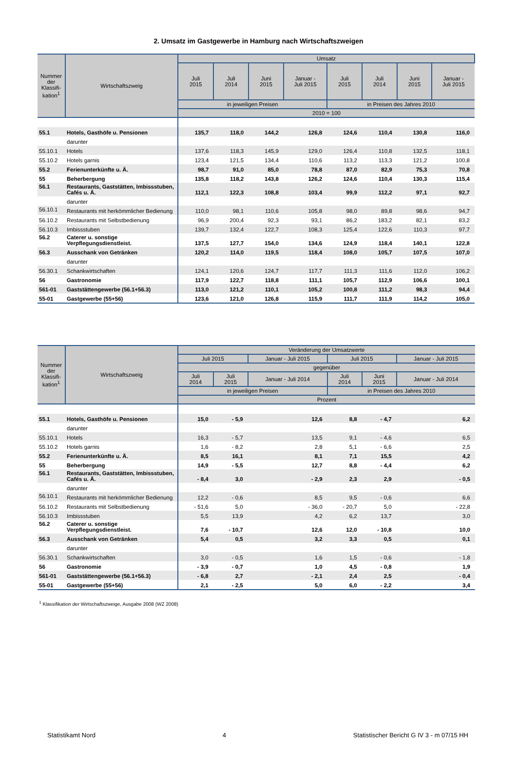2. Umsatz im Gastgewerbe in Hamburg nach Wirtschaftszweigen
| Nummer der Klassifi-kation<sup>1</sup> | Wirtschaftszweig | Umsatz | | | | | | | |
| --- | --- | --- | --- | --- | --- | --- | --- | --- | --- |
| | | Juli 2015 | Juli 2014 | Juni 2015 | Januar - Juli 2015 | Juli 2015 | Juli 2014 | Juni 2015 | Januar - Juli 2015 |
| | | in jeweiligen Preisen | | | | in Preisen des Jahres 2010 | | | |
| | | 2010 = 100 | | | | | | | |
| 55.1 | Hotels, Gasthöfe u. Pensionen | 135,7 | 118,0 | 144,2 | 126,8 | 124,6 | 110,4 | 130,8 | 116,0 |
| | darunter | | | | | | | | |
| 55.10.1 | Hotels | 137,6 | 118,3 | 145,9 | 129,0 | 126,4 | 110,8 | 132,5 | 118,1 |
| 55.10.2 | Hotels garnis | 123,4 | 121,5 | 134,4 | 110,6 | 113,2 | 113,3 | 121,2 | 100,8 |
| 55.2 | Ferienunterkünfte u. Ä. | 98,7 | 91,0 | 85,0 | 78,8 | 87,0 | 82,9 | 75,3 | 70,8 |
| 55 | Beherbergung | 135,8 | 118,2 | 143,8 | 126,2 | 124,6 | 110,4 | 130,3 | 115,4 |
| 56.1 | Restaurants, Gaststätten, Imbissstuben, Cafés u. Ä. | 112,1 | 122,3 | 108,8 | 103,4 | 99,9 | 112,2 | 97,1 | 92,7 |
| | darunter | | | | | | | | |
| 56.10.1 | Restaurants mit herkömmlicher Bedienung | 110,0 | 98,1 | 110,6 | 105,8 | 98,0 | 89,8 | 98,6 | 94,7 |
| 56.10.2 | Restaurants mit Selbstbedienung | 96,9 | 200,4 | 92,3 | 93,1 | 86,2 | 183,2 | 82,1 | 83,2 |
| 56.10.3 | Imbissstuben | 139,7 | 132,4 | 122,7 | 108,3 | 125,4 | 122,6 | 110,3 | 97,7 |
| 56.2 | Caterer u. sonstige Verpflegungsdienstleist. | 137,5 | 127,7 | 154,0 | 134,6 | 124,9 | 118,4 | 140,1 | 122,8 |
| 56.3 | Ausschank von Getränken | 120,2 | 114,0 | 119,5 | 118,4 | 108,0 | 105,7 | 107,5 | 107,0 |
| | darunter | | | | | | | | |
| 56.30.1 | Schankwirtschaften | 124,1 | 120,6 | 124,7 | 117,7 | 111,3 | 111,6 | 112,0 | 106,2 |
| 56 | Gastronomie | 117,9 | 122,7 | 118,8 | 111,1 | 105,7 | 112,9 | 106,6 | 100,1 |
| 561-01 | Gaststättengewerbe (56.1+56.3) | 113,0 | 121,2 | 110,1 | 105,2 | 100,8 | 111,2 | 98,3 | 94,4 |
| 55-01 | Gastgewerbe (55+56) | 123,6 | 121,0 | 126,8 | 115,9 | 111,7 | 111,9 | 114,2 | 105,0 |
| Nummer der Klassifi-kation<sup>1</sup> | Wirtschaftszweig | Veränderung der Umsatzwerte | | | | | |
| --- | --- | --- | --- | --- | --- | --- | --- |
| | | Juli 2015 | | Januar - Juli 2015 | Juli 2015 | | Januar - Juli 2015 |
| | | gegenüber | | | | | |
| | | Juli 2014 | Juli 2015 | Januar - Juli 2014 | Juli 2014 | Juni 2015 | Januar - Juli 2014 |
| | | in jeweiligen Preisen | | | in Preisen des Jahres 2010 | | |
| | | Prozent | | | | | |
| 55.1 | Hotels, Gasthöfe u. Pensionen | 15,0 | - 5,9 | 12,6 | 8,8 | - 4,7 | 6,2 |
| | darunter | | | | | | |
| 55.10.1 | Hotels | 16,3 | - 5,7 | 13,5 | 9,1 | - 4,6 | 6,5 |
| 55.10.2 | Hotels garnis | 1,6 | - 8,2 | 2,8 | 5,1 | - 6,6 | 2,5 |
| 55.2 | Ferienunterkünfte u. Ä. | 8,5 | 16,1 | 8,1 | 7,1 | 15,5 | 4,2 |
| 55 | Beherbergung | 14,9 | - 5,5 | 12,7 | 8,8 | - 4,4 | 6,2 |
| 56.1 | Restaurants, Gaststätten, Imbissstuben, Cafés u. Ä. | - 8,4 | 3,0 | - 2,9 | 2,3 | 2,9 | - 0,5 |
| | darunter | | | | | | |
| 56.10.1 | Restaurants mit herkömmlicher Bedienung | 12,2 | - 0,6 | 8,5 | 9,5 | - 0,6 | 6,6 |
| 56.10.2 | Restaurants mit Selbstbedienung | - 51,6 | 5,0 | - 36,0 | - 20,7 | 5,0 | - 22,8 |
| 56.10.3 | Imbissstuben | 5,5 | 13,9 | 4,2 | 6,2 | 13,7 | 3,0 |
| 56.2 | Caterer u. sonstige Verpflegungsdienstleist. | 7,6 | - 10,7 | 12,6 | 12,0 | - 10,8 | 10,0 |
| 56.3 | Ausschank von Getränken | 5,4 | 0,5 | 3,2 | 3,3 | 0,5 | 0,1 |
| | darunter | | | | | | |
| 56.30.1 | Schankwirtschaften | 3,0 | - 0,5 | 1,6 | 1,5 | - 0,6 | - 1,8 |
| 56 | Gastronomie | - 3,9 | - 0,7 | 1,0 | 4,5 | - 0,8 | 1,9 |
| 561-01 | Gaststättengewerbe (56.1+56.3) | - 6,8 | 2,7 | - 2,1 | 2,4 | 2,5 | - 0,4 |
| 55-01 | Gastgewerbe (55+56) | 2,1 | - 2,5 | 5,0 | 6,0 | - 2,2 | 3,4 |
<sup>1</sup> Klassifikation der Wirtschaftszweige, Ausgabe 2008 (WZ 2008)
Statistikamt Nord 4 Statistischer Bericht G IV 3 - m 07/15 HH